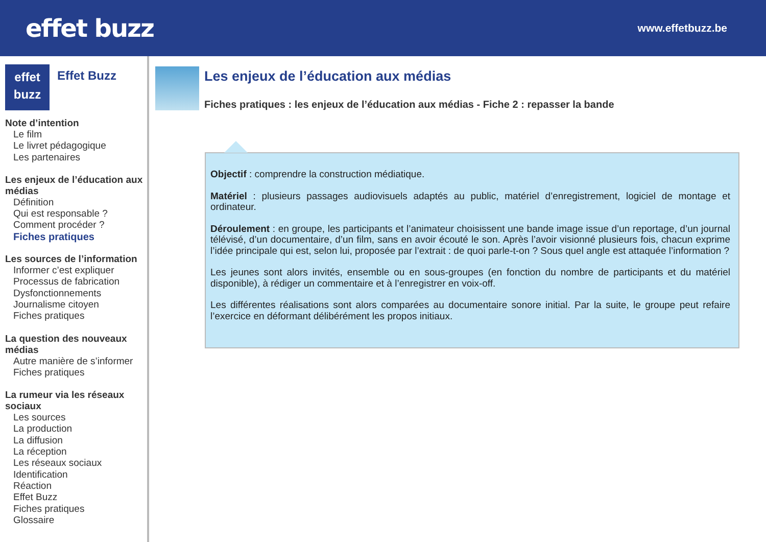effet buzz
www.effetbuzz.be
effet
buzz
Effet Buzz
Note d’intention
Le film
Le livret pédagogique
Les partenaires
Les enjeux de l’éducation aux médias
Définition
Qui est responsable ?
Comment procéder ?
Fiches pratiques
Les sources de l’information
Informer c’est expliquer
Processus de fabrication
Dysfonctionnements
Journalisme citoyen
Fiches pratiques
La question des nouveaux médias
Autre manière de s’informer
Fiches pratiques
La rumeur via les réseaux sociaux
Les sources
La production
La diffusion
La réception
Les réseaux sociaux
Identification
Réaction
Effet Buzz
Fiches pratiques
Glossaire
Les enjeux de l’éducation aux médias
Fiches pratiques : les enjeux de l’éducation aux médias - Fiche 2 : repasser la bande
Objectif : comprendre la construction médiatique.
Matériel : plusieurs passages audiovisuels adaptés au public, matériel d’enregistrement, logiciel de montage et ordinateur.
Déroulement : en groupe, les participants et l’animateur choisissent une bande image issue d’un reportage, d’un journal télévisé, d’un documentaire, d’un film, sans en avoir écouté le son. Après l’avoir visionné plusieurs fois, chacun exprime l’idée principale qui est, selon lui, proposée par l’extrait : de quoi parle-t-on ? Sous quel angle est attaquée l’information ?
Les jeunes sont alors invités, ensemble ou en sous-groupes (en fonction du nombre de participants et du matériel disponible), à rédiger un commentaire et à l’enregistrer en voix-off.
Les différentes réalisations sont alors comparées au documentaire sonore initial. Par la suite, le groupe peut refaire l’exercice en déformant délibérément les propos initiaux.